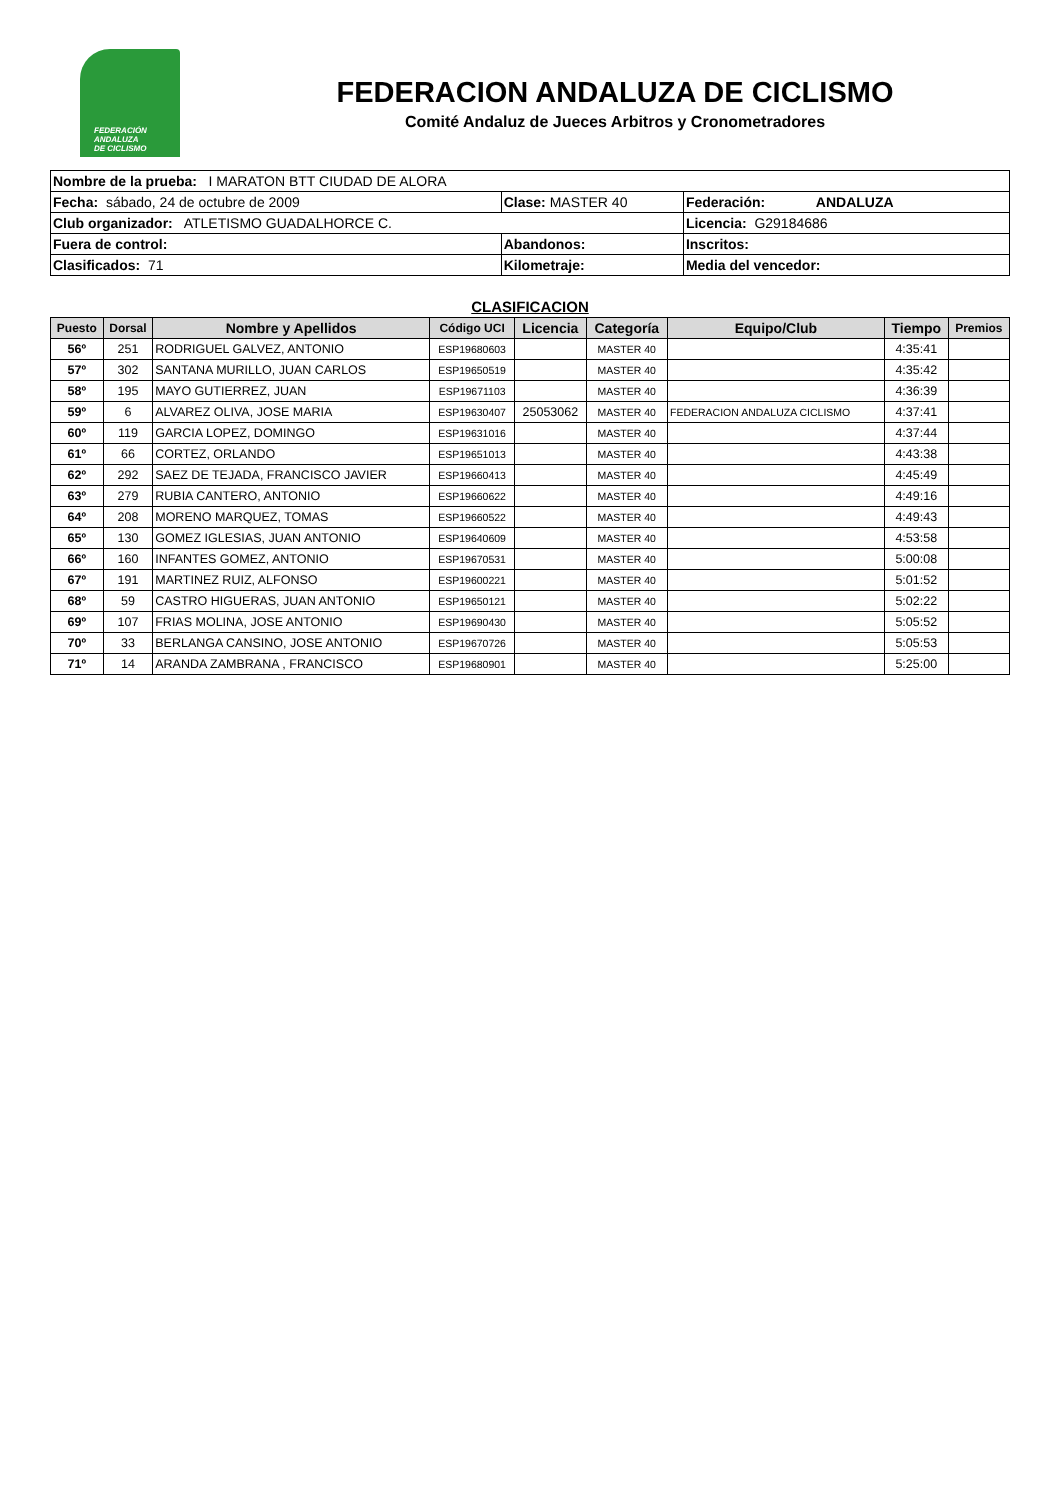FEDERACIÓN
ANDALUZA
DE CICLISMO
FEDERACION ANDALUZA DE CICLISMO
Comité Andaluz de Jueces Arbitros y Cronometradores
| Nombre de la prueba: I MARATON BTT CIUDAD DE ALORA | | |
| Fecha: sábado, 24 de octubre de 2009 | Clase: MASTER 40 | Federación: ANDALUZA |
| Club organizador: ATLETISMO GUADALHORCE C. | | Licencia: G29184686 |
| Fuera de control: | Abandonos: | Inscritos: |
| Clasificados: 71 | Kilometraje: | Media del vencedor: |
CLASIFICACION
| Puesto | Dorsal | Nombre y Apellidos | Código UCI | Licencia | Categoría | Equipo/Club | Tiempo | Premios |
| --- | --- | --- | --- | --- | --- | --- | --- | --- |
| 56º | 251 | RODRIGUEL GALVEZ, ANTONIO | ESP19680603 | | MASTER 40 | | 4:35:41 | |
| 57º | 302 | SANTANA MURILLO, JUAN CARLOS | ESP19650519 | | MASTER 40 | | 4:35:42 | |
| 58º | 195 | MAYO GUTIERREZ, JUAN | ESP19671103 | | MASTER 40 | | 4:36:39 | |
| 59º | 6 | ALVAREZ OLIVA, JOSE MARIA | ESP19630407 | 25053062 | MASTER 40 | FEDERACION ANDALUZA CICLISMO | 4:37:41 | |
| 60º | 119 | GARCIA LOPEZ, DOMINGO | ESP19631016 | | MASTER 40 | | 4:37:44 | |
| 61º | 66 | CORTEZ, ORLANDO | ESP19651013 | | MASTER 40 | | 4:43:38 | |
| 62º | 292 | SAEZ DE TEJADA, FRANCISCO JAVIER | ESP19660413 | | MASTER 40 | | 4:45:49 | |
| 63º | 279 | RUBIA CANTERO, ANTONIO | ESP19660622 | | MASTER 40 | | 4:49:16 | |
| 64º | 208 | MORENO MARQUEZ, TOMAS | ESP19660522 | | MASTER 40 | | 4:49:43 | |
| 65º | 130 | GOMEZ IGLESIAS, JUAN ANTONIO | ESP19640609 | | MASTER 40 | | 4:53:58 | |
| 66º | 160 | INFANTES GOMEZ, ANTONIO | ESP19670531 | | MASTER 40 | | 5:00:08 | |
| 67º | 191 | MARTINEZ RUIZ, ALFONSO | ESP19600221 | | MASTER 40 | | 5:01:52 | |
| 68º | 59 | CASTRO HIGUERAS, JUAN ANTONIO | ESP19650121 | | MASTER 40 | | 5:02:22 | |
| 69º | 107 | FRIAS MOLINA, JOSE ANTONIO | ESP19690430 | | MASTER 40 | | 5:05:52 | |
| 70º | 33 | BERLANGA CANSINO, JOSE ANTONIO | ESP19670726 | | MASTER 40 | | 5:05:53 | |
| 71º | 14 | ARANDA ZAMBRANA , FRANCISCO | ESP19680901 | | MASTER 40 | | 5:25:00 | |